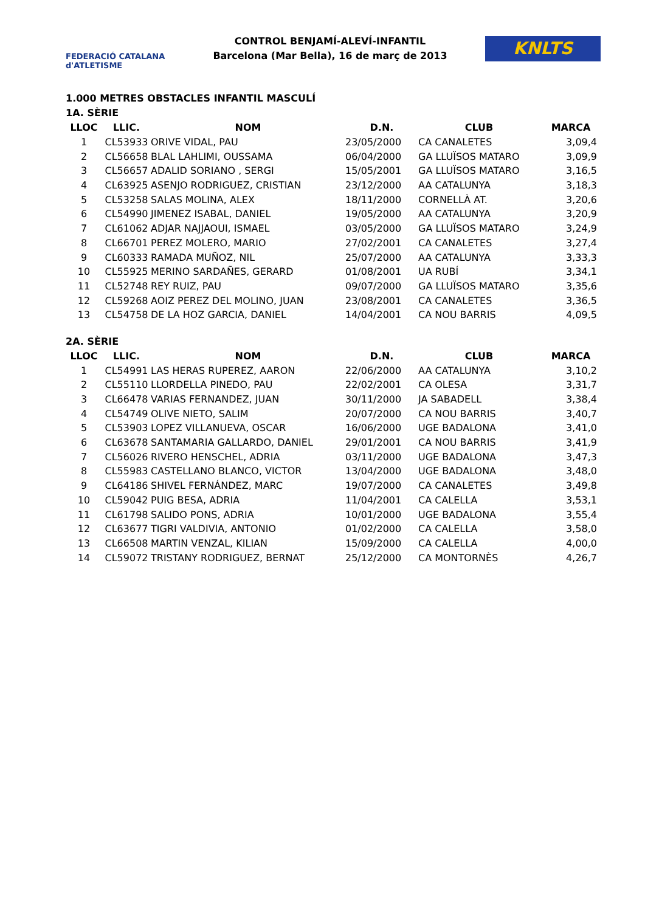FEDERACIÓ CATALANA d'ATLETISME
CONTROL BENJAMÍ-ALEVÍ-INFANTIL
Barcelona (Mar Bella), 16 de març de 2013
KNLTS
1.000 METRES OBSTACLES INFANTIL MASCULÍ
1A. SÈRIE
| LLOC | LLIC. | NOM | D.N. | CLUB | MARCA |
| --- | --- | --- | --- | --- | --- |
| 1 | CL53933 | ORIVE VIDAL, PAU | 23/05/2000 | CA CANALETES | 3,09,4 |
| 2 | CL56658 | BLAL LAHLIMI, OUSSAMA | 06/04/2000 | GA LLUÏSOS MATARO | 3,09,9 |
| 3 | CL56657 | ADALID SORIANO , SERGI | 15/05/2001 | GA LLUÏSOS MATARO | 3,16,5 |
| 4 | CL63925 | ASENJO RODRIGUEZ, CRISTIAN | 23/12/2000 | AA CATALUNYA | 3,18,3 |
| 5 | CL53258 | SALAS MOLINA, ALEX | 18/11/2000 | CORNELLÀ AT. | 3,20,6 |
| 6 | CL54990 | JIMENEZ ISABAL, DANIEL | 19/05/2000 | AA CATALUNYA | 3,20,9 |
| 7 | CL61062 | ADJAR NAJJAOUI, ISMAEL | 03/05/2000 | GA LLUÏSOS MATARO | 3,24,9 |
| 8 | CL66701 | PEREZ MOLERO, MARIO | 27/02/2001 | CA CANALETES | 3,27,4 |
| 9 | CL60333 | RAMADA MUÑOZ, NIL | 25/07/2000 | AA CATALUNYA | 3,33,3 |
| 10 | CL55925 | MERINO SARDAÑES, GERARD | 01/08/2001 | UA RUBÍ | 3,34,1 |
| 11 | CL52748 | REY RUIZ, PAU | 09/07/2000 | GA LLUÏSOS MATARO | 3,35,6 |
| 12 | CL59268 | AOIZ PEREZ DEL MOLINO, JUAN | 23/08/2001 | CA CANALETES | 3,36,5 |
| 13 | CL54758 | DE LA HOZ GARCIA, DANIEL | 14/04/2001 | CA NOU BARRIS | 4,09,5 |
2A. SÈRIE
| LLOC | LLIC. | NOM | D.N. | CLUB | MARCA |
| --- | --- | --- | --- | --- | --- |
| 1 | CL54991 | LAS HERAS RUPEREZ, AARON | 22/06/2000 | AA CATALUNYA | 3,10,2 |
| 2 | CL55110 | LLORDELLA PINEDO, PAU | 22/02/2001 | CA OLESA | 3,31,7 |
| 3 | CL66478 | VARIAS FERNANDEZ, JUAN | 30/11/2000 | JA SABADELL | 3,38,4 |
| 4 | CL54749 | OLIVE NIETO, SALIM | 20/07/2000 | CA NOU BARRIS | 3,40,7 |
| 5 | CL53903 | LOPEZ VILLANUEVA, OSCAR | 16/06/2000 | UGE BADALONA | 3,41,0 |
| 6 | CL63678 | SANTAMARIA GALLARDO, DANIEL | 29/01/2001 | CA NOU BARRIS | 3,41,9 |
| 7 | CL56026 | RIVERO HENSCHEL, ADRIA | 03/11/2000 | UGE BADALONA | 3,47,3 |
| 8 | CL55983 | CASTELLANO BLANCO, VICTOR | 13/04/2000 | UGE BADALONA | 3,48,0 |
| 9 | CL64186 | SHIVEL FERNÁNDEZ, MARC | 19/07/2000 | CA CANALETES | 3,49,8 |
| 10 | CL59042 | PUIG BESA, ADRIA | 11/04/2001 | CA CALELLA | 3,53,1 |
| 11 | CL61798 | SALIDO PONS, ADRIA | 10/01/2000 | UGE BADALONA | 3,55,4 |
| 12 | CL63677 | TIGRI VALDIVIA, ANTONIO | 01/02/2000 | CA CALELLA | 3,58,0 |
| 13 | CL66508 | MARTIN VENZAL, KILIAN | 15/09/2000 | CA CALELLA | 4,00,0 |
| 14 | CL59072 | TRISTANY RODRIGUEZ, BERNAT | 25/12/2000 | CA MONTORNÈS | 4,26,7 |